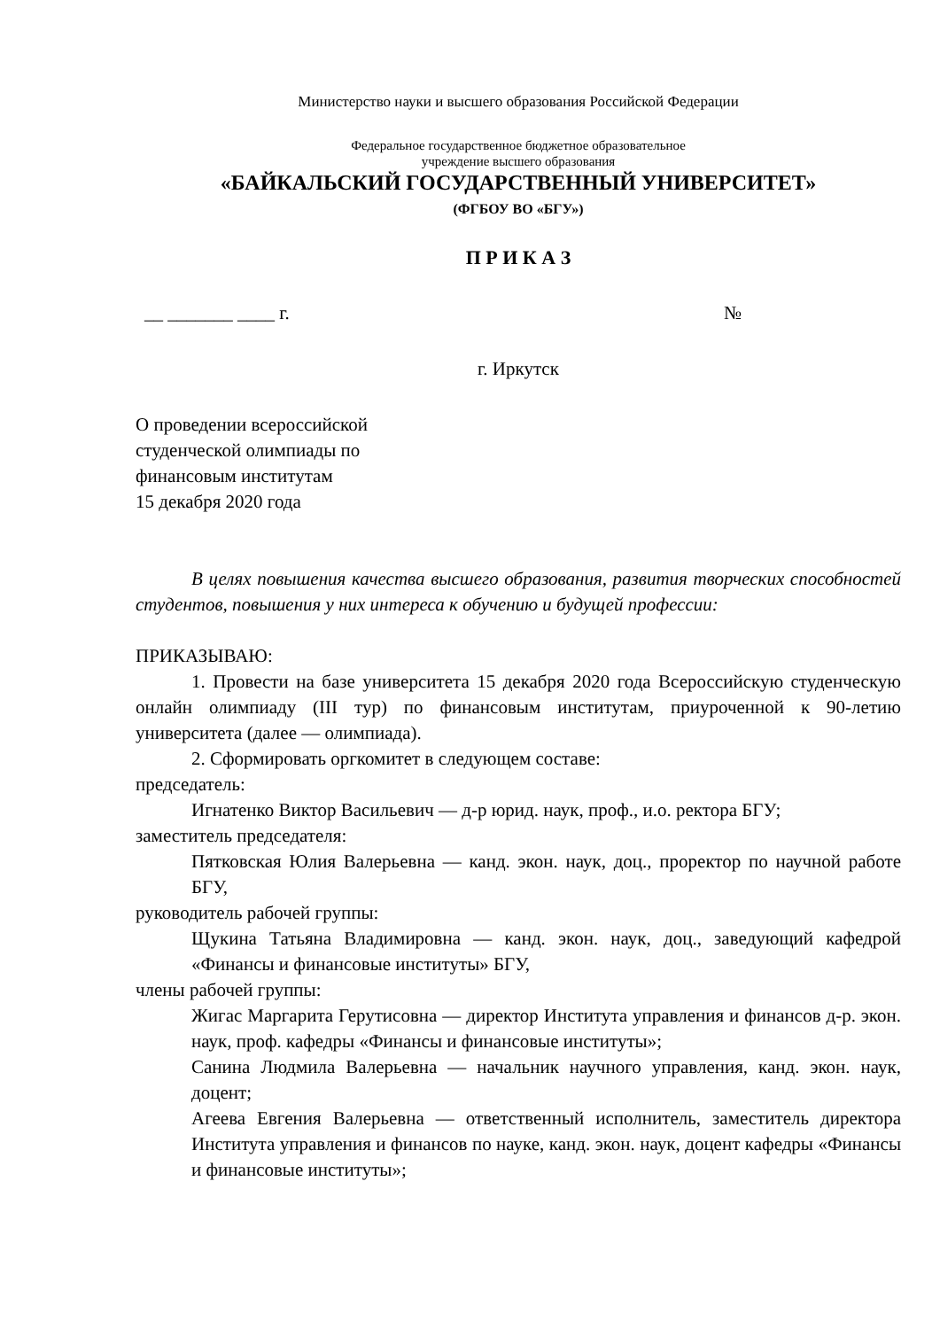Министерство науки и высшего образования Российской Федерации
Федеральное государственное бюджетное образовательное
учреждение высшего образования
«БАЙКАЛЬСКИЙ ГОСУДАРСТВЕННЫЙ УНИВЕРСИТЕТ»
(ФГБОУ ВО «БГУ»)
П Р И К А З
__ _______ ____ г. №
г. Иркутск
О проведении всероссийской
студенческой олимпиады по
финансовым институтам
15 декабря 2020 года
В целях повышения качества высшего образования, развития творческих способностей студентов, повышения у них интереса к обучению и будущей профессии:
ПРИКАЗЫВАЮ:
1. Провести на базе университета 15 декабря 2020 года Всероссийскую студенческую онлайн олимпиаду (III тур) по финансовым институтам, приуроченной к 90-летию университета (далее — олимпиада).
2. Сформировать оргкомитет в следующем составе:
председатель:
Игнатенко Виктор Васильевич — д-р юрид. наук, проф., и.о. ректора БГУ;
заместитель председателя:
Пятковская Юлия Валерьевна — канд. экон. наук, доц., проректор по научной работе БГУ,
руководитель рабочей группы:
Щукина Татьяна Владимировна — канд. экон. наук, доц., заведующий кафедрой «Финансы и финансовые институты» БГУ,
члены рабочей группы:
Жигас Маргарита Герутисовна — директор Института управления и финансов д-р. экон. наук, проф. кафедры «Финансы и финансовые институты»;
Санина Людмила Валерьевна — начальник научного управления, канд. экон. наук, доцент;
Агеева Евгения Валерьевна — ответственный исполнитель, заместитель директора Института управления и финансов по науке, канд. экон. наук, доцент кафедры «Финансы и финансовые институты»;